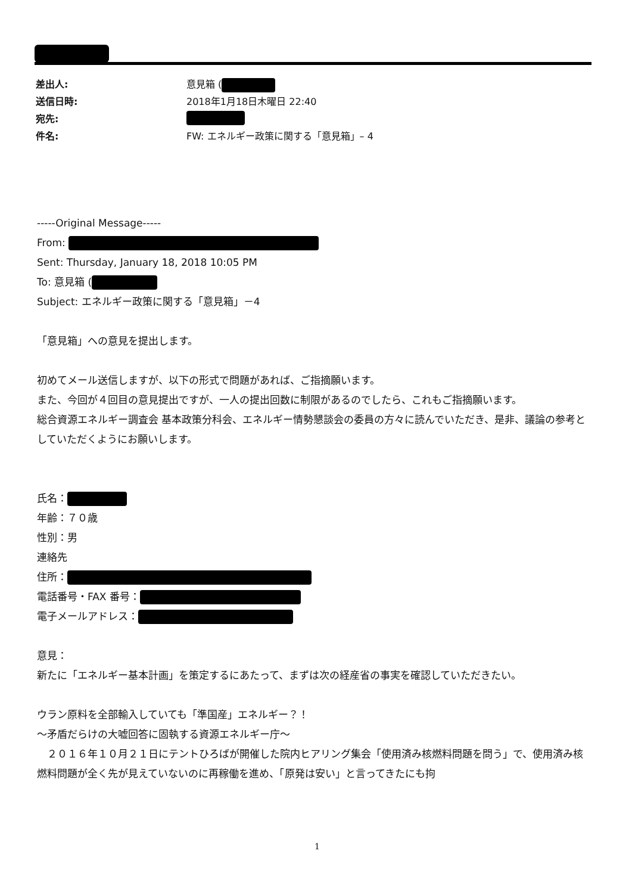差出人: 意見箱 (
送信日時: 2018年1月18日木曜日 22:40
宛先:
件名: FW: エネルギー政策に関する「意見箱」– 4
-----Original Message-----
From:
Sent: Thursday, January 18, 2018 10:05 PM
To: 意見箱 (
Subject: エネルギー政策に関する「意見箱」－4
「意見箱」への意見を提出します。
初めてメール送信しますが、以下の形式で問題があれば、ご指摘願います。
また、今回が４回目の意見提出ですが、一人の提出回数に制限があるのでしたら、これもご指摘願います。
総合資源エネルギー調査会 基本政策分科会、エネルギー情勢懇談会の委員の方々に読んでいただき、是非、議論の参考としていただくようにお願いします。
氏名：
年齢：７０歳
性別：男
連絡先
住所：
電話番号・FAX 番号：
電子メールアドレス：
意見：
新たに「エネルギー基本計画」を策定するにあたって、まずは次の経産省の事実を確認していただきたい。
ウラン原料を全部輸入していても「準国産」エネルギー？！
～矛盾だらけの大嘘回答に固執する資源エネルギー庁～
　２０１６年１０月２１日にテントひろばが開催した院内ヒアリング集会「使用済み核燃料問題を問う」で、使用済み核燃料問題が全く先が見えていないのに再稼働を進め、「原発は安い」と言ってきたにも拘
1